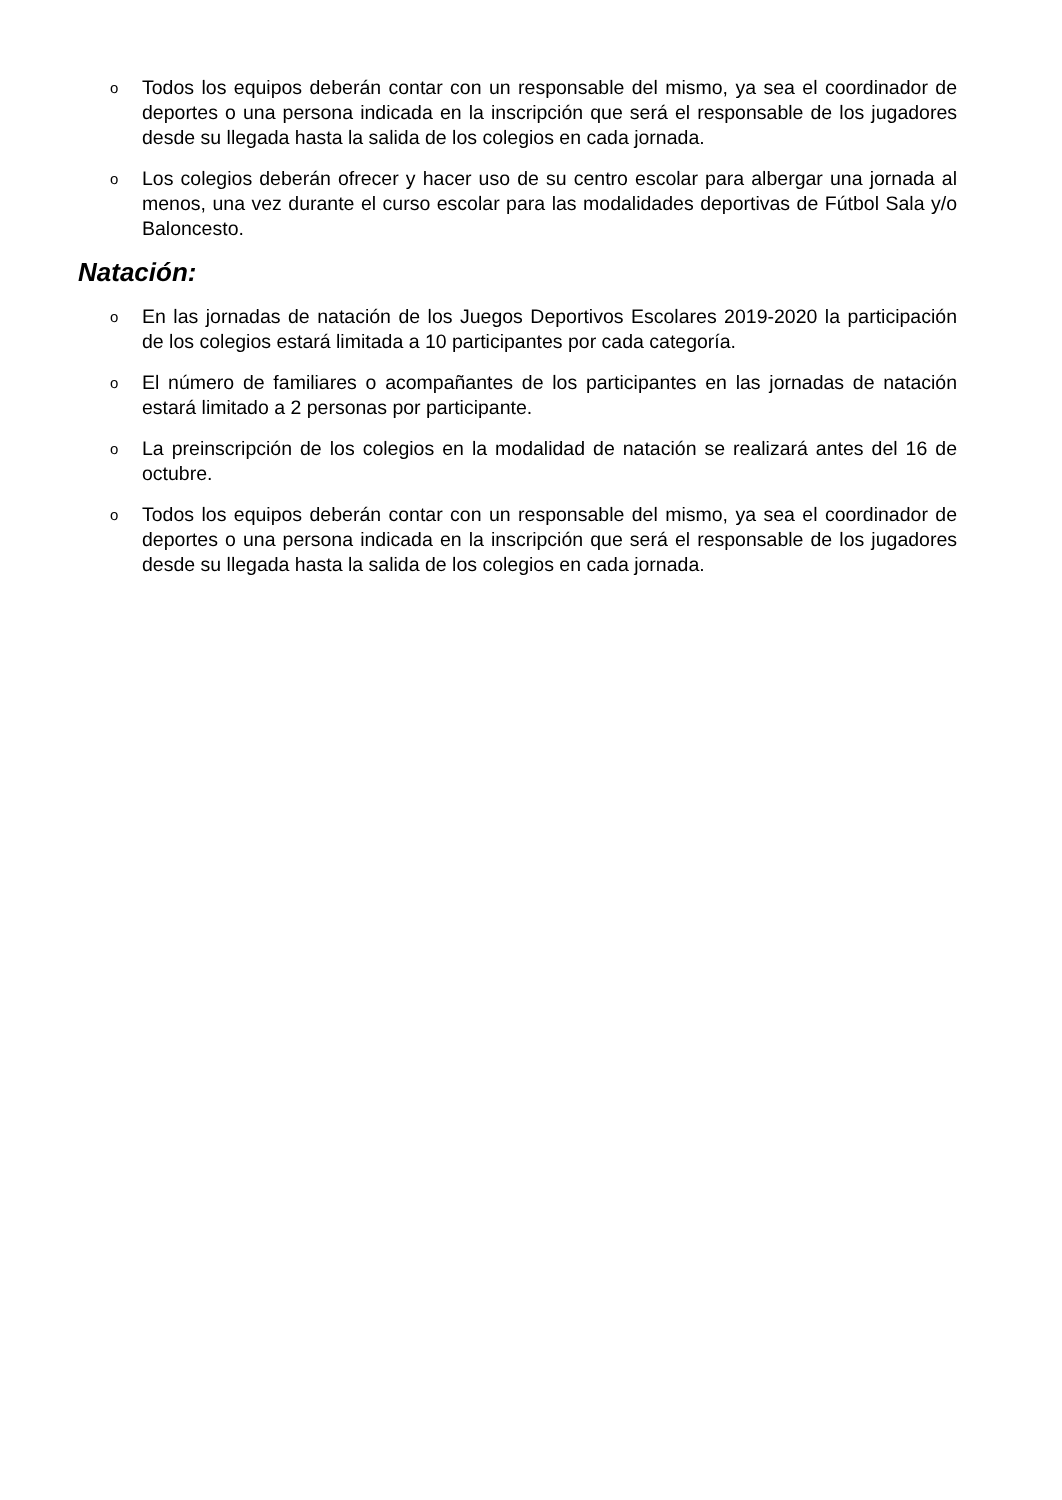o Todos los equipos deberán contar con un responsable del mismo, ya sea el coordinador de deportes o una persona indicada en la inscripción que será el responsable de los jugadores desde su llegada hasta la salida de los colegios en cada jornada.
o Los colegios deberán ofrecer y hacer uso de su centro escolar para albergar una jornada al menos, una vez durante el curso escolar para las modalidades deportivas de Fútbol Sala y/o Baloncesto.
Natación:
o En las jornadas de natación de los Juegos Deportivos Escolares 2019-2020 la participación de los colegios estará limitada a 10 participantes por cada categoría.
o El número de familiares o acompañantes de los participantes en las jornadas de natación estará limitado a 2 personas por participante.
o La preinscripción de los colegios en la modalidad de natación se realizará antes del 16 de octubre.
o Todos los equipos deberán contar con un responsable del mismo, ya sea el coordinador de deportes o una persona indicada en la inscripción que será el responsable de los jugadores desde su llegada hasta la salida de los colegios en cada jornada.